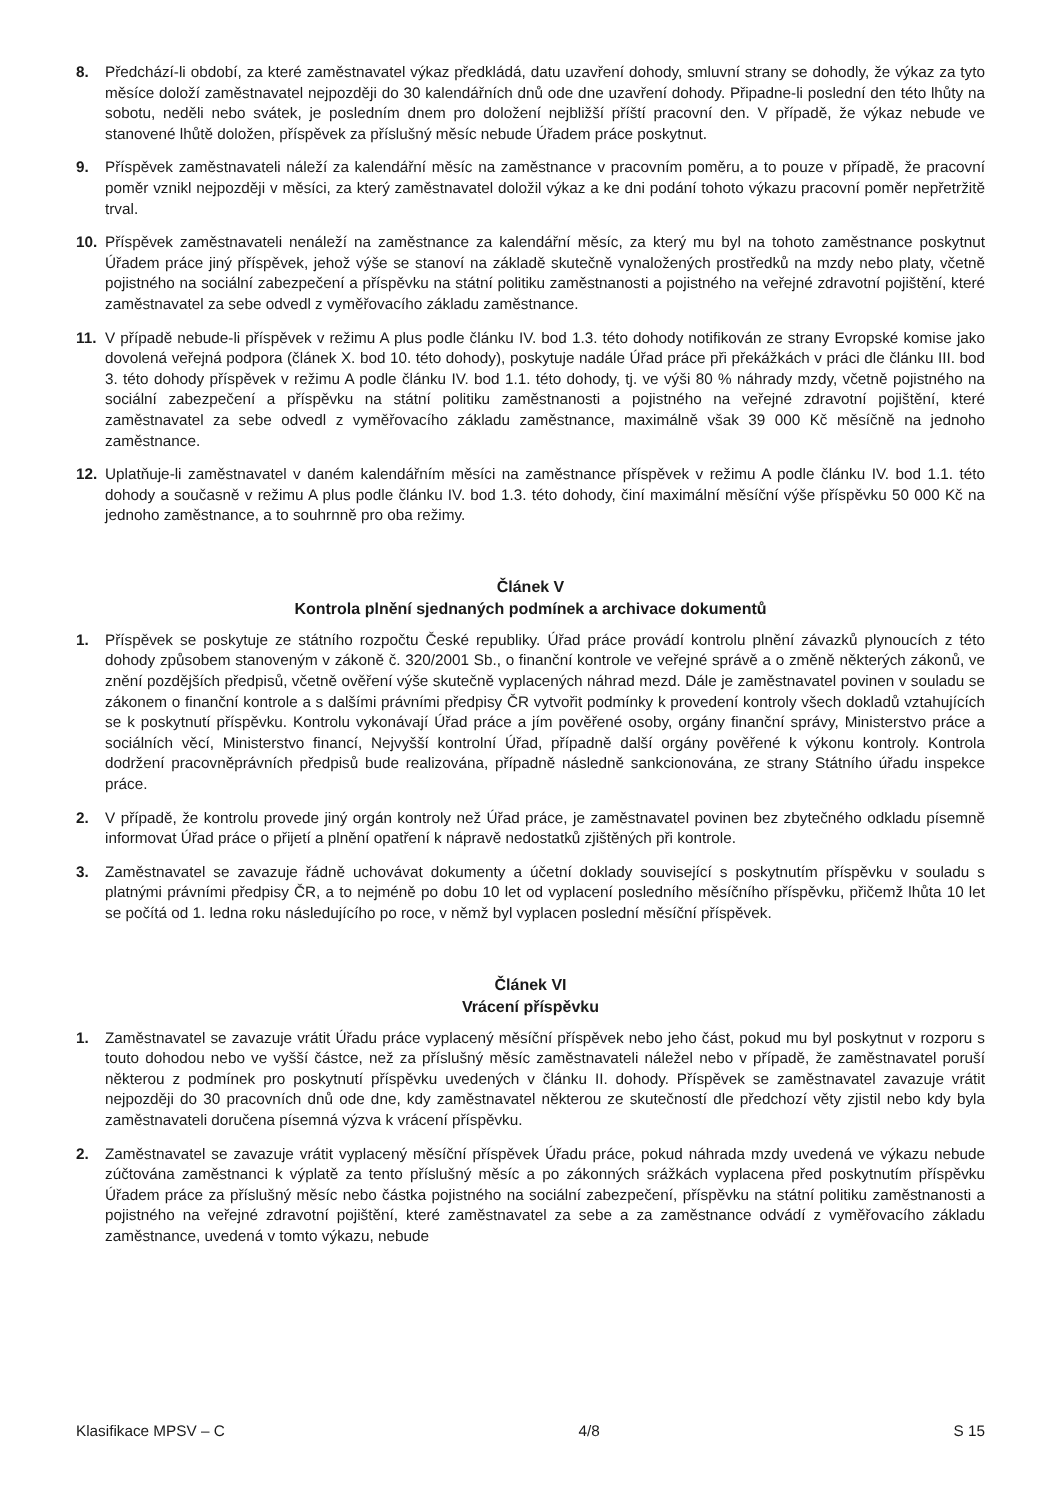8. Předchází-li období, za které zaměstnavatel výkaz předkládá, datu uzavření dohody, smluvní strany se dohodly, že výkaz za tyto měsíce doloží zaměstnavatel nejpozději do 30 kalendářních dnů ode dne uzavření dohody. Připadne-li poslední den této lhůty na sobotu, neděli nebo svátek, je posledním dnem pro doložení nejbližší příští pracovní den. V případě, že výkaz nebude ve stanovené lhůtě doložen, příspěvek za příslušný měsíc nebude Úřadem práce poskytnut.
9. Příspěvek zaměstnavateli náleží za kalendářní měsíc na zaměstnance v pracovním poměru, a to pouze v případě, že pracovní poměr vznikl nejpozději v měsíci, za který zaměstnavatel doložil výkaz a ke dni podání tohoto výkazu pracovní poměr nepřetržitě trval.
10. Příspěvek zaměstnavateli nenáleží na zaměstnance za kalendářní měsíc, za který mu byl na tohoto zaměstnance poskytnut Úřadem práce jiný příspěvek, jehož výše se stanoví na základě skutečně vynaložených prostředků na mzdy nebo platy, včetně pojistného na sociální zabezpečení a příspěvku na státní politiku zaměstnanosti a pojistného na veřejné zdravotní pojištění, které zaměstnavatel za sebe odvedl z vyměřovacího základu zaměstnance.
11. V případě nebude-li příspěvek v režimu A plus podle článku IV. bod 1.3. této dohody notifikován ze strany Evropské komise jako dovolená veřejná podpora (článek X. bod 10. této dohody), poskytuje nadále Úřad práce při překážkách v práci dle článku III. bod 3. této dohody příspěvek v režimu A podle článku IV. bod 1.1. této dohody, tj. ve výši 80 % náhrady mzdy, včetně pojistného na sociální zabezpečení a příspěvku na státní politiku zaměstnanosti a pojistného na veřejné zdravotní pojištění, které zaměstnavatel za sebe odvedl z vyměřovacího základu zaměstnance, maximálně však 39 000 Kč měsíčně na jednoho zaměstnance.
12. Uplatňuje-li zaměstnavatel v daném kalendářním měsíci na zaměstnance příspěvek v režimu A podle článku IV. bod 1.1. této dohody a současně v režimu A plus podle článku IV. bod 1.3. této dohody, činí maximální měsíční výše příspěvku 50 000 Kč na jednoho zaměstnance, a to souhrnně pro oba režimy.
Článek V
Kontrola plnění sjednaných podmínek a archivace dokumentů
1. Příspěvek se poskytuje ze státního rozpočtu České republiky. Úřad práce provádí kontrolu plnění závazků plynoucích z této dohody způsobem stanoveným v zákoně č. 320/2001 Sb., o finanční kontrole ve veřejné správě a o změně některých zákonů, ve znění pozdějších předpisů, včetně ověření výše skutečně vyplacených náhrad mezd. Dále je zaměstnavatel povinen v souladu se zákonem o finanční kontrole a s dalšími právními předpisy ČR vytvořit podmínky k provedení kontroly všech dokladů vztahujících se k poskytnutí příspěvku. Kontrolu vykonávají Úřad práce a jím pověřené osoby, orgány finanční správy, Ministerstvo práce a sociálních věcí, Ministerstvo financí, Nejvyšší kontrolní Úřad, případně další orgány pověřené k výkonu kontroly. Kontrola dodržení pracovněprávních předpisů bude realizována, případně následně sankcionována, ze strany Státního úřadu inspekce práce.
2. V případě, že kontrolu provede jiný orgán kontroly než Úřad práce, je zaměstnavatel povinen bez zbytečného odkladu písemně informovat Úřad práce o přijetí a plnění opatření k nápravě nedostatků zjištěných při kontrole.
3. Zaměstnavatel se zavazuje řádně uchovávat dokumenty a účetní doklady související s poskytnutím příspěvku v souladu s platnými právními předpisy ČR, a to nejméně po dobu 10 let od vyplacení posledního měsíčního příspěvku, přičemž lhůta 10 let se počítá od 1. ledna roku následujícího po roce, v němž byl vyplacen poslední měsíční příspěvek.
Článek VI
Vrácení příspěvku
1. Zaměstnavatel se zavazuje vrátit Úřadu práce vyplacený měsíční příspěvek nebo jeho část, pokud mu byl poskytnut v rozporu s touto dohodou nebo ve vyšší částce, než za příslušný měsíc zaměstnavateli náležel nebo v případě, že zaměstnavatel poruší některou z podmínek pro poskytnutí příspěvku uvedených v článku II. dohody. Příspěvek se zaměstnavatel zavazuje vrátit nejpozději do 30 pracovních dnů ode dne, kdy zaměstnavatel některou ze skutečností dle předchozí věty zjistil nebo kdy byla zaměstnavateli doručena písemná výzva k vrácení příspěvku.
2. Zaměstnavatel se zavazuje vrátit vyplacený měsíční příspěvek Úřadu práce, pokud náhrada mzdy uvedená ve výkazu nebude zúčtována zaměstnanci k výplatě za tento příslušný měsíc a po zákonných srážkách vyplacena před poskytnutím příspěvku Úřadem práce za příslušný měsíc nebo částka pojistného na sociální zabezpečení, příspěvku na státní politiku zaměstnanosti a pojistného na veřejné zdravotní pojištění, které zaměstnavatel za sebe a za zaměstnance odvádí z vyměřovacího základu zaměstnance, uvedená v tomto výkazu, nebude
Klasifikace MPSV – C 4/8 S 15